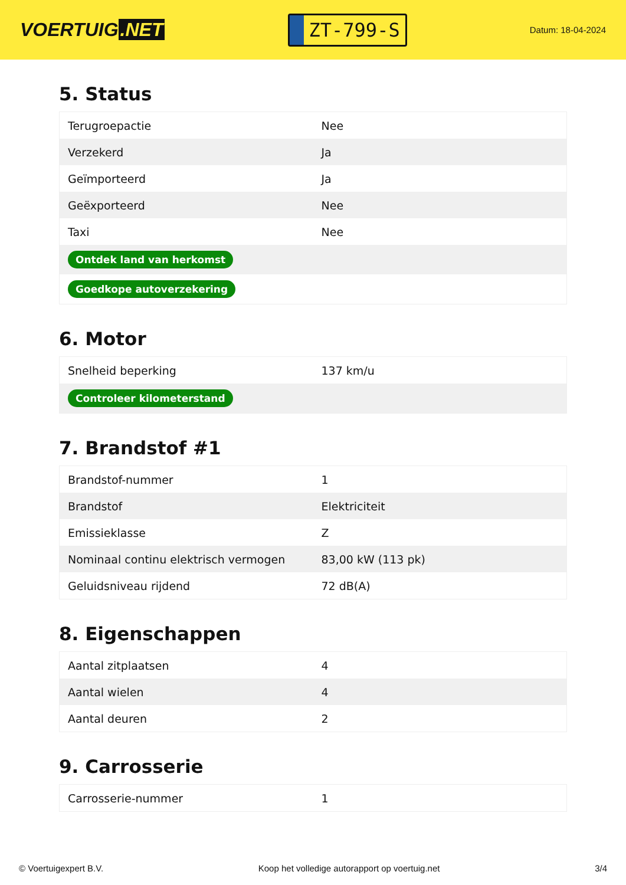VOERTUIG.NET
ZT-799-S
Datum: 18-04-2024
5. Status
| Terugroepactie | Nee |
| Verzekerd | Ja |
| Geïmporteerd | Ja |
| Geëxporteerd | Nee |
| Taxi | Nee |
| Ontdek land van herkomst | |
| Goedkope autoverzekering | |
6. Motor
| Snelheid beperking | 137 km/u |
| Controleer kilometerstand | |
7. Brandstof #1
| Brandstof-nummer | 1 |
| Brandstof | Elektriciteit |
| Emissieklasse | Z |
| Nominaal continu elektrisch vermogen | 83,00 kW (113 pk) |
| Geluidsniveau rijdend | 72 dB(A) |
8. Eigenschappen
| Aantal zitplaatsen | 4 |
| Aantal wielen | 4 |
| Aantal deuren | 2 |
9. Carrosserie
| Carrosserie-nummer | 1 |
© Voertuigexpert B.V. Koop het volledige autorapport op voertuig.net 3/4